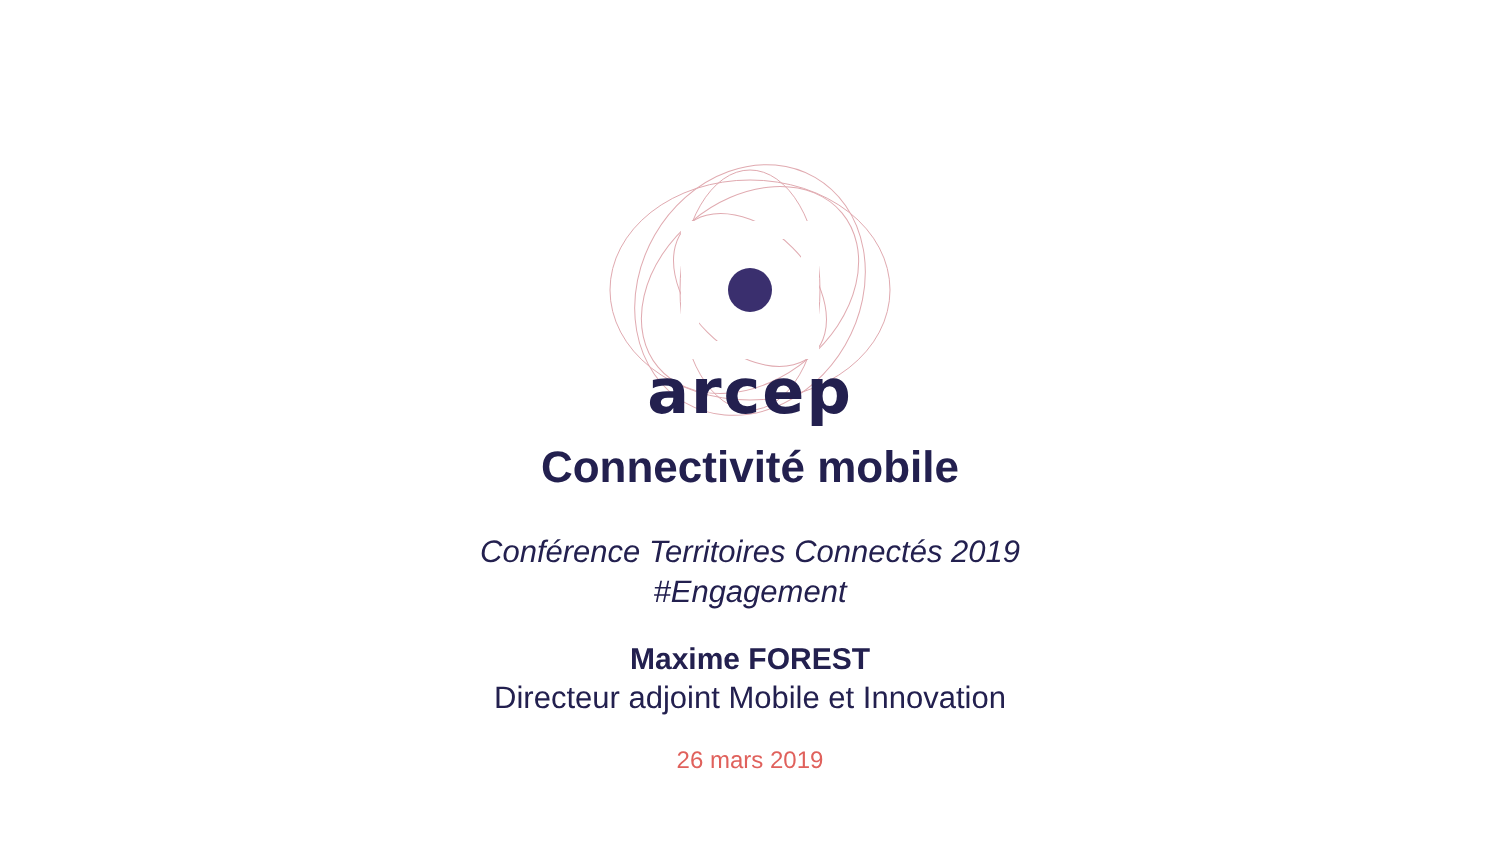arcep
Connectivité mobile
Conférence Territoires Connectés 2019
#Engagement
Maxime FOREST
Directeur adjoint Mobile et Innovation
26 mars 2019